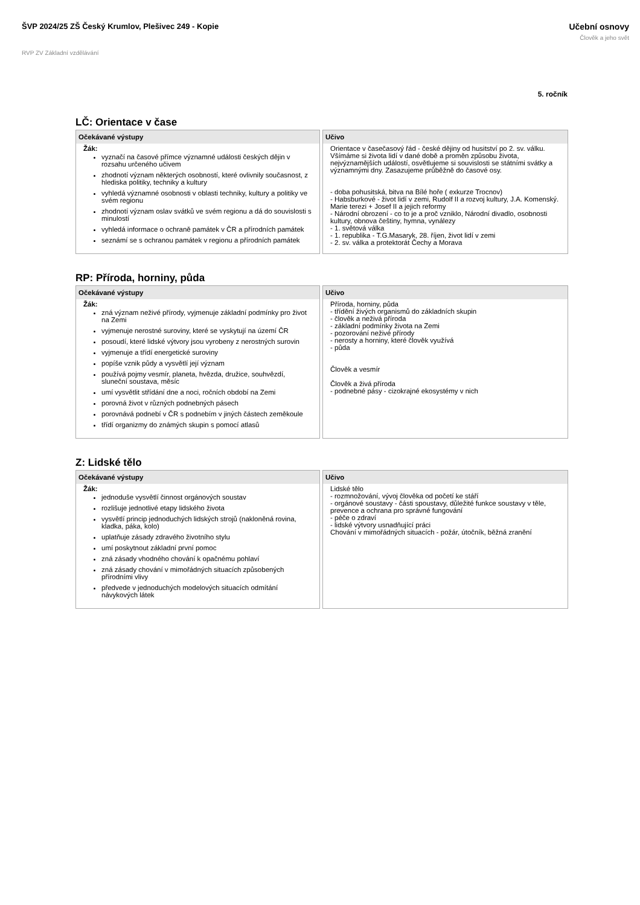ŠVP 2024/25 ZŠ Český Krumlov, Plešivec 249 - Kopie
Učební osnovy
Člověk a jeho svět
RVP ZV Základní vzdělávání
5. ročník
LČ: Orientace v čase
| Očekávané výstupy | | Učivo |
| --- | --- | --- |
| Žák: vyznačí na časové přímce významné události českých dějin v rozsahu určeného učivem zhodnotí význam některých osobností, které ovlivnily současnost, z hlediska politiky, techniky a kultury vyhledá významné osobnosti v oblasti techniky, kultury a politiky ve svém regionu zhodnotí význam oslav svátků ve svém regionu a dá do souvislosti s minulostí vyhledá informace o ochraně památek v ČR a přírodních památek seznámí se s ochranou památek v regionu a přírodních památek | | Orientace v časečasový řád - české dějiny od husitství po 2. sv. válku. Všímáme si života lidí v dané době a proměn způsobu života, nejvýznamějších událostí, osvětlujeme si souvislosti se státními svátky a významnými dny. Zasazujeme průběžně do časové osy. - doba pohusitská, bitva na Bílé hoře ( exkurze Trocnov) - Habsburkové - život lidí v zemi, Rudolf II a rozvoj kultury, J.A. Komenský. Marie terezi + Josef II a jejich reformy - Národní obrození - co to je a proč vzniklo, Národní divadlo, osobnosti kultury, obnova češtiny, hymna, vynálezy - 1. světová válka - 1. republika - T.G.Masaryk, 28. říjen, život lidí v zemi - 2. sv. válka a protektorát Čechy a Morava |
RP: Příroda, horniny, půda
| Očekávané výstupy | | Učivo |
| --- | --- | --- |
| Žák: zná význam neživé přírody, vyjmenuje základní podmínky pro život na Zemi vyjmenuje nerostné suroviny, které se vyskytují na území ČR posoudí, které lidské výtvory jsou vyrobeny z nerostných surovin vyjmenuje a třídí energetické suroviny popíše vznik půdy a vysvětlí její význam používá pojmy vesmír, planeta, hvězda, družice, souhvězdí, sluneční soustava, měsíc umí vysvětlit střídání dne a noci, ročních období na Zemi porovná život v různých podnebných pásech porovnává podnebí v ČR s podnebím v jiných částech zeměkoule třídí organizmy do známých skupin s pomocí atlasů | | Příroda, horniny, půda - třídění živých organismů do základních skupin - člověk a neživá příroda - základní podmínky života na Zemi - pozorování neživé přírody - nerosty a horniny, které člověk využívá - půda Člověk a vesmír Člověk a živá příroda - podnebné pásy - cizokrajné ekosystémy v nich |
Z: Lidské tělo
| Očekávané výstupy | | Učivo |
| --- | --- | --- |
| Žák: jednoduše vysvětlí činnost orgánových soustav rozlišuje jednotlivé etapy lidského života vysvětlí princip jednoduchých lidských strojů (nakloněná rovina, kladka, páka, kolo) uplatňuje zásady zdravého životního stylu umí poskytnout základní první pomoc zná zásady vhodného chování k opačnému pohlaví zná zásady chování v mimořádných situacích způsobených přírodními vlivy předvede v jednoduchých modelových situacích odmítání návykových látek | | Lidské tělo - rozmnožování, vývoj člověka od početí ke stáří - orgánové soustavy - části spoustavy, důležité funkce soustavy v těle, prevence a ochrana pro správné fungování - péče o zdraví - lidské výtvory usnadňující práci Chování v mimořádných situacích - požár, útočník, běžná zranění |